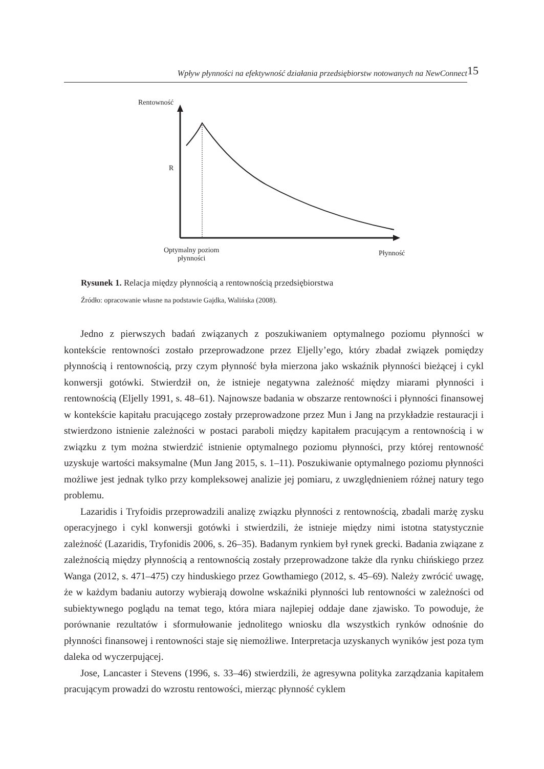Wpływ płynności na efektywność działania przedsiębiorstw notowanych na NewConnect
15
Rentowność
R
Optymalny poziom
płynności
Płynność
Rysunek 1. Relacja między płynnością a rentownością przedsiębiorstwa
Źródło: opracowanie własne na podstawie Gajdka, Walińska (2008).
Jedno z pierwszych badań związanych z poszukiwaniem optymalnego poziomu płynności w kontekście rentowności zostało przeprowadzone przez Eljelly’ego, który zbadał związek pomiędzy płynnością i rentownością, przy czym płynność była mierzona jako wskaźnik płynności bieżącej i cykl konwersji gotówki. Stwierdził on, że istnieje negatywna zależność między miarami płynności i rentownością (Eljelly 1991, s. 48–61). Najnowsze badania w obszarze rentowności i płynności finansowej w kontekście kapitału pracującego zostały przeprowadzone przez Mun i Jang na przykładzie restauracji i stwierdzono istnienie zależności w postaci paraboli między kapitałem pracującym a rentownością i w związku z tym można stwierdzić istnienie optymalnego poziomu płynności, przy której rentowność uzyskuje wartości maksymalne (Mun Jang 2015, s. 1–11). Poszukiwanie optymalnego poziomu płynności możliwe jest jednak tylko przy kompleksowej analizie jej pomiaru, z uwzględnieniem różnej natury tego problemu.
Lazaridis i Tryfoidis przeprowadzili analizę związku płynności z rentownością, zbadali marżę zysku operacyjnego i cykl konwersji gotówki i stwierdzili, że istnieje między nimi istotna statystycznie zależność (Lazaridis, Tryfonidis 2006, s. 26–35). Badanym rynkiem był rynek grecki. Badania związane z zależnością między płynnością a rentownością zostały przeprowadzone także dla rynku chińskiego przez Wanga (2012, s. 471–475) czy hinduskiego przez Gowthamiego (2012, s. 45–69). Należy zwrócić uwagę, że w każdym badaniu autorzy wybierają dowolne wskaźniki płynności lub rentowności w zależności od subiektywnego poglądu na temat tego, która miara najlepiej oddaje dane zjawisko. To powoduje, że porównanie rezultatów i sformułowanie jednolitego wniosku dla wszystkich rynków odnośnie do płynności finansowej i rentowności staje się niemożliwe. Interpretacja uzyskanych wyników jest poza tym daleka od wyczerpującej.
Jose, Lancaster i Stevens (1996, s. 33–46) stwierdzili, że agresywna polityka zarządzania kapitałem pracującym prowadzi do wzrostu rentowości, mierząc płynność cyklem